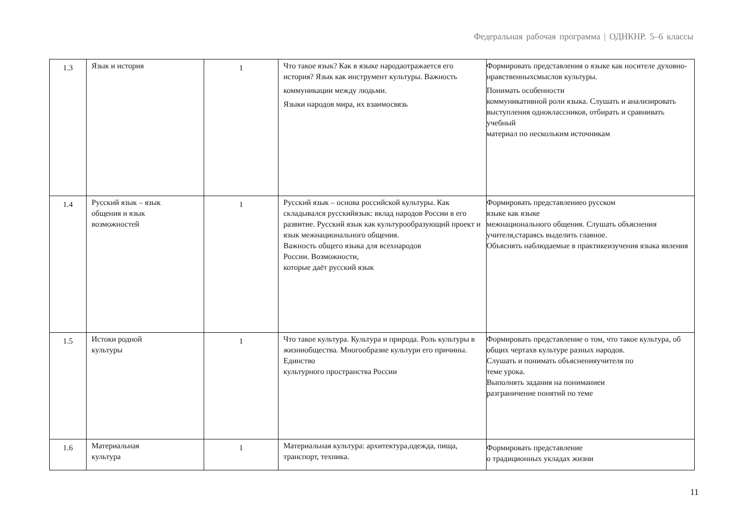Федеральная рабочая программа | ОДНКНР. 5–6 классы
| 1.3 | Язык и история | 1 | Что такое язык? Как в языке народаотражается его история? Язык как инструмент культуры. Важность коммуникации между людьми. Языки народов мира, их взаимосвязь | Формировать представления о языке как носителе духовно-нравственныхсмыслов культуры. Понимать особенности коммуникативной роли языка. Слушать и анализировать выступления одноклассников, отбирать и сравнивать учебный материал по нескольким источникам |
| 1.4 | Русский язык – язык общения и язык возможностей | 1 | Русский язык – основа российской культуры. Как складывался русскийязык: вклад народов России в его развитие. Русский язык как культурообразующий проект и язык межнационального общения. Важность общего языка для всехнародов России. Возможности, которые даёт русский язык | Формировать представлениео русском языке как языке межнационального общения. Слушать объяснения учителя,стараясь выделить главное. Объяснять наблюдаемые в практикеизучения языка явления |
| 1.5 | Истоки родной культуры | 1 | Что такое культура. Культура и природа. Роль культуры в жизниобщества. Многообразие культури его причины. Единство культурного пространства России | Формировать представление о том, что такое культура, об общих чертахв культуре разных народов. Слушать и понимать объясненияучителя по теме урока. Выполнять задания на пониманиеи разграничение понятий по теме |
| 1.6 | Материальная культура | 1 | Материальная культура: архитектура,одежда, пища, транспорт, техника. | Формировать представление о традиционных укладах жизни |
11